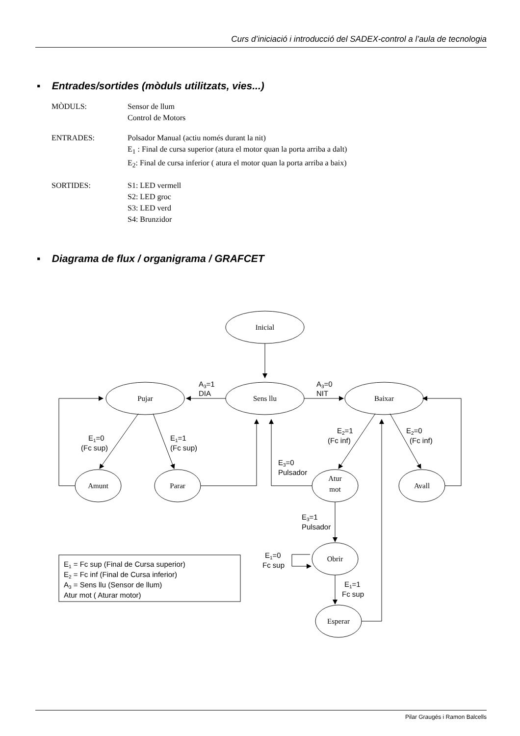Curs d’iniciació i introducció del SADEX-control a l’aula de tecnologia
▪ Entrades/sortides (mòduls utilitzats, vies...)
MÒDULS: Sensor de llum
Control de Motors
ENTRADES: Polsador Manual (actiu només durant la nit)
E<sub>1</sub> : Final de cursa superior (atura el motor quan la porta arriba a dalt)
E<sub>2</sub>: Final de cursa inferior ( atura el motor quan la porta arriba a baix)
SORTIDES: S1: LED vermell
S2: LED groc
S3: LED verd
S4: Brunzidor
▪ Diagrama de flux / organigrama / GRAFCET
Inicial
Pujar
Sens llu
Baixar
Amunt
Parar
Atur
mot
Avall
Obrir
Esperar
A3=1
DIA
A3=0
NIT
E1=0
(Fc sup)
E1=1
(Fc sup)
E2=1
(Fc inf)
E2=0
(Fc inf)
E3=0
Pulsador
E3=1
Pulsador
E1=0
Fc sup
E1=1
Fc sup
E1 = Fc sup (Final de Cursa superior)
E2 = Fc inf (Final de Cursa inferior)
A3 = Sens llu (Sensor de llum)
Atur mot ( Aturar motor)
Pilar Graugés i Ramon Balcells